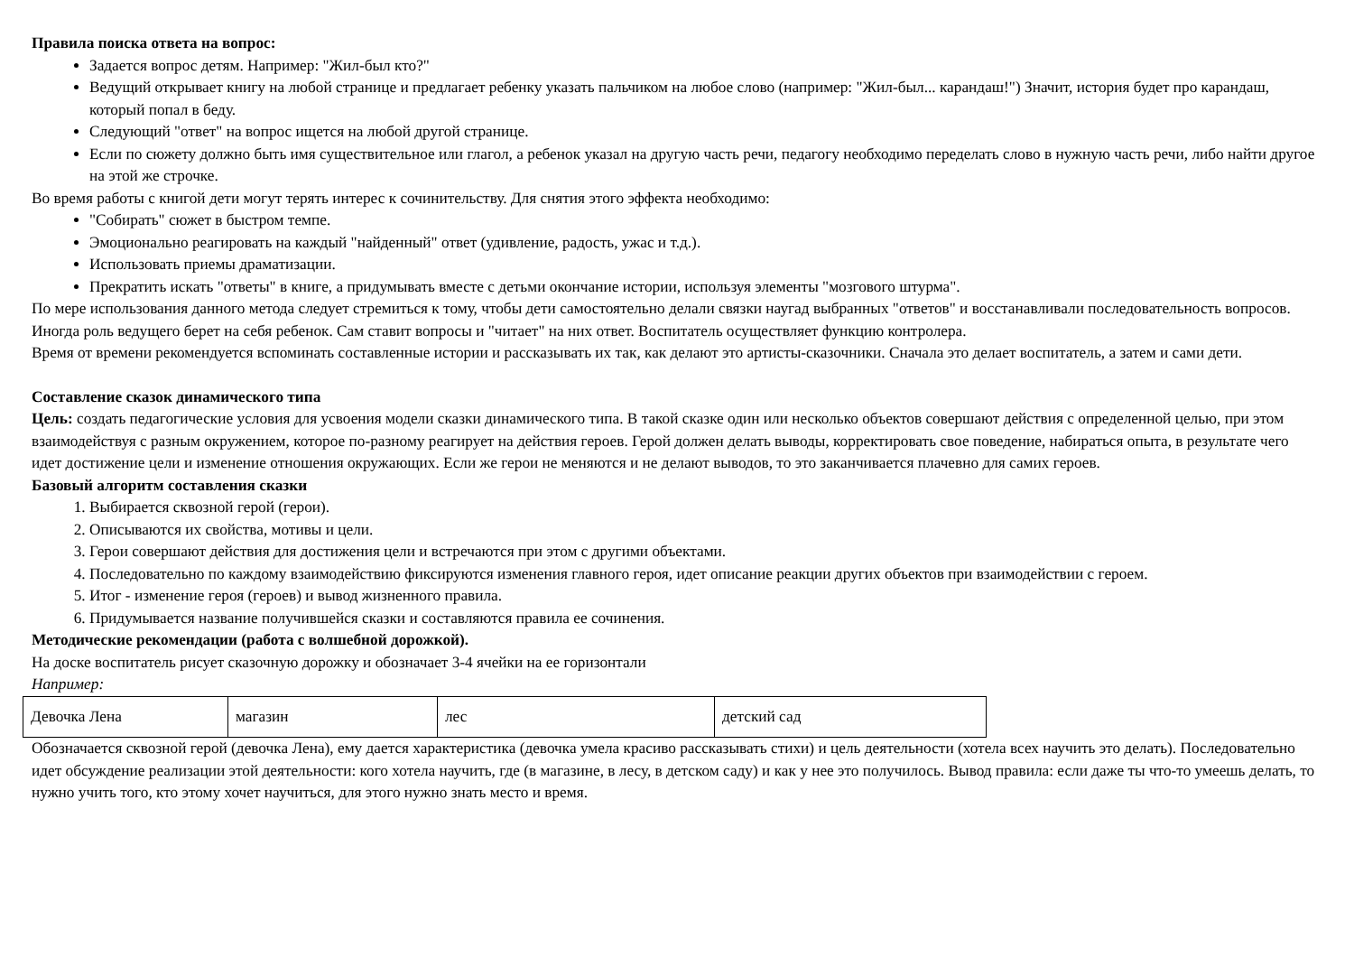Правила поиска ответа на вопрос:
Задается вопрос детям. Например: "Жил-был кто?"
Ведущий открывает книгу на любой странице и предлагает ребенку указать пальчиком на любое слово (например: "Жил-был... карандаш!") Значит, история будет про карандаш, который попал в беду.
Следующий "ответ" на вопрос ищется на любой другой странице.
Если по сюжету должно быть имя существительное или глагол, а ребенок указал на другую часть речи, педагогу необходимо переделать слово в нужную часть речи, либо найти другое на этой же строчке.
Во время работы с книгой дети могут терять интерес к сочинительству. Для снятия этого эффекта необходимо:
"Собирать" сюжет в быстром темпе.
Эмоционально реагировать на каждый "найденный" ответ (удивление, радость, ужас и т.д.).
Использовать приемы драматизации.
Прекратить искать "ответы" в книге, а придумывать вместе с детьми окончание истории, используя элементы "мозгового штурма".
По мере использования данного метода следует стремиться к тому, чтобы дети самостоятельно делали связки наугад выбранных "ответов" и восстанавливали последовательность вопросов.
Иногда роль ведущего берет на себя ребенок. Сам ставит вопросы и "читает" на них ответ. Воспитатель осуществляет функцию контролера.
Время от времени рекомендуется вспоминать составленные истории и рассказывать их так, как делают это артисты-сказочники. Сначала это делает воспитатель, а затем и сами дети.
Составление сказок динамического типа
Цель: создать педагогические условия для усвоения модели сказки динамического типа. В такой сказке один или несколько объектов совершают действия с определенной целью, при этом взаимодействуя с разным окружением, которое по-разному реагирует на действия героев. Герой должен делать выводы, корректировать свое поведение, набираться опыта, в результате чего идет достижение цели и изменение отношения окружающих. Если же герои не меняются и не делают выводов, то это заканчивается плачевно для самих героев.
Базовый алгоритм составления сказки
1. Выбирается сквозной герой (герои).
2. Описываются их свойства, мотивы и цели.
3. Герои совершают действия для достижения цели и встречаются при этом с другими объектами.
4. Последовательно по каждому взаимодействию фиксируются изменения главного героя, идет описание реакции других объектов при взаимодействии с героем.
5. Итог - изменение героя (героев) и вывод жизненного правила.
6. Придумывается название получившейся сказки и составляются правила ее сочинения.
Методические рекомендации (работа с волшебной дорожкой).
На доске воспитатель рисует сказочную дорожку и обозначает 3-4 ячейки на ее горизонтали
Например:
| Девочка Лена | магазин | лес | детский сад |
Обозначается сквозной герой (девочка Лена), ему дается характеристика (девочка умела красиво рассказывать стихи) и цель деятельности (хотела всех научить это делать). Последовательно идет обсуждение реализации этой деятельности: кого хотела научить, где (в магазине, в лесу, в детском саду) и как у нее это получилось. Вывод правила: если даже ты что-то умеешь делать, то нужно учить того, кто этому хочет научиться, для этого нужно знать место и время.